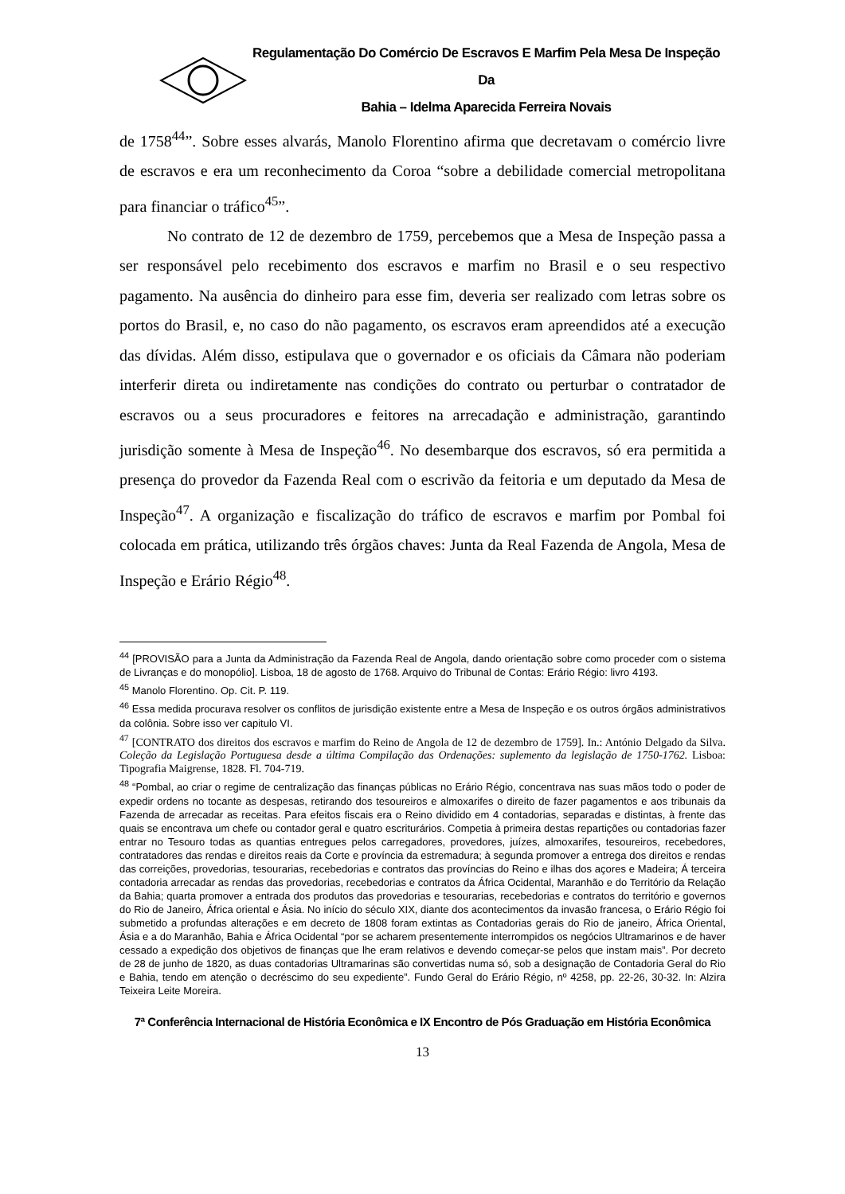Regulamentação Do Comércio De Escravos E Marfim Pela Mesa De Inspeção Da
Bahia – Idelma Aparecida Ferreira Novais
de 1758<sup>44</sup>”. Sobre esses alvarás, Manolo Florentino afirma que decretavam o comércio livre de escravos e era um reconhecimento da Coroa “sobre a debilidade comercial metropolitana para financiar o tráfico<sup>45</sup>”.
No contrato de 12 de dezembro de 1759, percebemos que a Mesa de Inspeção passa a ser responsável pelo recebimento dos escravos e marfim no Brasil e o seu respectivo pagamento. Na ausência do dinheiro para esse fim, deveria ser realizado com letras sobre os portos do Brasil, e, no caso do não pagamento, os escravos eram apreendidos até a execução das dívidas. Além disso, estipulava que o governador e os oficiais da Câmara não poderiam interferir direta ou indiretamente nas condições do contrato ou perturbar o contratador de escravos ou a seus procuradores e feitores na arrecadação e administração, garantindo jurisdição somente à Mesa de Inspeção<sup>46</sup>. No desembarque dos escravos, só era permitida a presença do provedor da Fazenda Real com o escrivão da feitoria e um deputado da Mesa de Inspeção<sup>47</sup>. A organização e fiscalização do tráfico de escravos e marfim por Pombal foi colocada em prática, utilizando três órgãos chaves: Junta da Real Fazenda de Angola, Mesa de Inspeção e Erário Régio<sup>48</sup>.
<sup>44</sup> [PROVISÃO para a Junta da Administração da Fazenda Real de Angola, dando orientação sobre como proceder com o sistema de Livranças e do monopólio]. Lisboa, 18 de agosto de 1768. Arquivo do Tribunal de Contas: Erário Régio: livro 4193.
<sup>45</sup> Manolo Florentino. Op. Cit. P. 119.
<sup>46</sup> Essa medida procurava resolver os conflitos de jurisdição existente entre a Mesa de Inspeção e os outros órgãos administrativos da colônia. Sobre isso ver capitulo VI.
<sup>47</sup> [CONTRATO dos direitos dos escravos e marfim do Reino de Angola de 12 de dezembro de 1759]. In.: António Delgado da Silva. Coleção da Legislação Portuguesa desde a última Compilação das Ordenações: suplemento da legislação de 1750-1762. Lisboa: Tipografia Maigrense, 1828. Fl. 704-719.
<sup>48</sup> “Pombal, ao criar o regime de centralização das finanças públicas no Erário Régio, concentrava nas suas mãos todo o poder de expedir ordens no tocante as despesas, retirando dos tesoureiros e almoxarifes o direito de fazer pagamentos e aos tribunais da Fazenda de arrecadar as receitas. Para efeitos fiscais era o Reino dividido em 4 contadorias, separadas e distintas, à frente das quais se encontrava um chefe ou contador geral e quatro escriturários. Competia à primeira destas repartições ou contadorias fazer entrar no Tesouro todas as quantias entregues pelos carregadores, provedores, juízes, almoxarifes, tesoureiros, recebedores, contratadores das rendas e direitos reais da Corte e província da estremadura; à segunda promover a entrega dos direitos e rendas das correições, provedorias, tesourarias, recebedorias e contratos das províncias do Reino e ilhas dos açores e Madeira; Á terceira contadoria arrecadar as rendas das provedorias, recebedorias e contratos da África Ocidental, Maranhão e do Território da Relação da Bahia; quarta promover a entrada dos produtos das provedorias e tesourarias, recebedorias e contratos do território e governos do Rio de Janeiro, África oriental e Ásia. No início do século XIX, diante dos acontecimentos da invasão francesa, o Erário Régio foi submetido a profundas alterações e em decreto de 1808 foram extintas as Contadorias gerais do Rio de janeiro, África Oriental, Ásia e a do Maranhão, Bahia e África Ocidental “por se acharem presentemente interrompidos os negócios Ultramarinos e de haver cessado a expedição dos objetivos de finanças que lhe eram relativos e devendo começar-se pelos que instam mais”. Por decreto de 28 de junho de 1820, as duas contadorias Ultramarinas são convertidas numa só, sob a designação de Contadoria Geral do Rio e Bahia, tendo em atenção o decréscimo do seu expediente”. Fundo Geral do Erário Régio, nº 4258, pp. 22-26, 30-32. In: Alzira Teixeira Leite Moreira.
7ª Conferência Internacional de História Econômica e IX Encontro de Pós Graduação em História Econômica
13